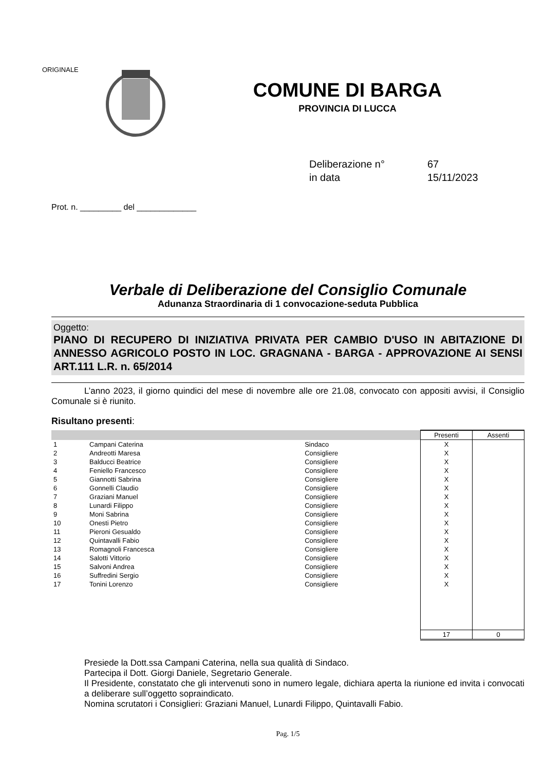ORIGINALE
COMUNE DI BARGA
PROVINCIA DI LUCCA
Deliberazione n° 67
in data 15/11/2023
Prot. n. _________ del _____________
Verbale di Deliberazione del Consiglio Comunale
Adunanza Straordinaria di 1 convocazione-seduta Pubblica
Oggetto:
PIANO DI RECUPERO DI INIZIATIVA PRIVATA PER CAMBIO D'USO IN ABITAZIONE DI ANNESSO AGRICOLO POSTO IN LOC. GRAGNANA - BARGA - APPROVAZIONE AI SENSI ART.111 L.R. n. 65/2014
L’anno 2023, il giorno quindici del mese di novembre alle ore 21.08, convocato con appositi avvisi, il Consiglio Comunale si è riunito.
Risultano presenti:
| | | | Presenti | Assenti |
| --- | --- | --- | --- | --- |
| 1 | Campani Caterina | Sindaco | X | |
| 2 | Andreotti Maresa | Consigliere | X | |
| 3 | Balducci Beatrice | Consigliere | X | |
| 4 | Feniello Francesco | Consigliere | X | |
| 5 | Giannotti Sabrina | Consigliere | X | |
| 6 | Gonnelli Claudio | Consigliere | X | |
| 7 | Graziani Manuel | Consigliere | X | |
| 8 | Lunardi Filippo | Consigliere | X | |
| 9 | Moni Sabrina | Consigliere | X | |
| 10 | Onesti Pietro | Consigliere | X | |
| 11 | Pieroni Gesualdo | Consigliere | X | |
| 12 | Quintavalli Fabio | Consigliere | X | |
| 13 | Romagnoli Francesca | Consigliere | X | |
| 14 | Salotti Vittorio | Consigliere | X | |
| 15 | Salvoni Andrea | Consigliere | X | |
| 16 | Suffredini Sergio | Consigliere | X | |
| 17 | Tonini Lorenzo | Consigliere | X | |
| | | | 17 | 0 |
Presiede la Dott.ssa Campani Caterina, nella sua qualità di Sindaco.
Partecipa il Dott. Giorgi Daniele, Segretario Generale.
Il Presidente, constatato che gli intervenuti sono in numero legale, dichiara aperta la riunione ed invita i convocati a deliberare sull’oggetto sopraindicato.
Nomina scrutatori i Consiglieri: Graziani Manuel, Lunardi Filippo, Quintavalli Fabio.
Pag. 1/5